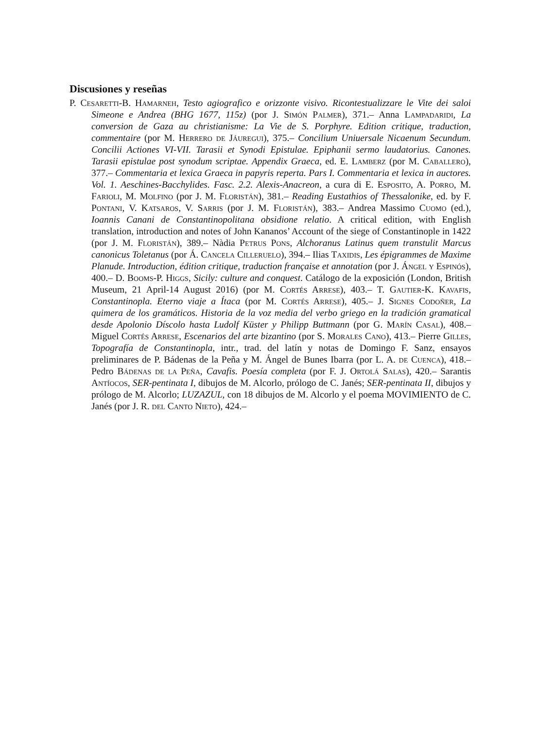Discusiones y reseñas
P. Cesaretti-B. Hamarneh, Testo agiografico e orizzonte visivo. Ricontestualizzare le Vite dei saloi Simeone e Andrea (BHG 1677, 115z) (por J. Simón Palmer), 371.– Anna Lampadaridi, La conversion de Gaza au christianisme: La Vie de S. Porphyre. Edition critique, traduction, commentaire (por M. Herrero de Jáuregui), 375.– Concilium Uniuersale Nicaenum Secundum. Concilii Actiones VI-VII. Tarasii et Synodi Epistulae. Epiphanii sermo laudatorius. Canones. Tarasii epistulae post synodum scriptae. Appendix Graeca, ed. E. Lamberz (por M. Caballero), 377.– Commentaria et lexica Graeca in papyris reperta. Pars I. Commentaria et lexica in auctores. Vol. 1. Aeschines-Bacchylides. Fasc. 2.2. Alexis-Anacreon, a cura di E. Esposito, A. Porro, M. Farioli, M. Molfino (por J. M. Floristán), 381.– Reading Eustathios of Thessalonike, ed. by F. Pontani, V. Katsaros, V. Sarris (por J. M. Floristán), 383.– Andrea Massimo Cuomo (ed.), Ioannis Canani de Constantinopolitana obsidione relatio. A critical edition, with English translation, introduction and notes of John Kananos’ Account of the siege of Constantinople in 1422 (por J. M. Floristán), 389.– Nàdia Petrus Pons, Alchoranus Latinus quem transtulit Marcus canonicus Toletanus (por Á. Cancela Cilleruelo), 394.– Ilias Taxidis, Les épigrammes de Maxime Planude. Introduction, édition critique, traduction française et annotation (por J. Ángel y Espinós), 400.– D. Booms-P. Higgs, Sicily: culture and conquest. Catálogo de la exposición (London, British Museum, 21 April-14 August 2016) (por M. Cortés Arrese), 403.– T. Gautier-K. Kavafis, Constantinopla. Eterno viaje a Ítaca (por M. Cortés Arrese), 405.– J. Signes Codoñer, La quimera de los gramáticos. Historia de la voz media del verbo griego en la tradición gramatical desde Apolonio Díscolo hasta Ludolf Küster y Philipp Buttmann (por G. Marín Casal), 408.– Miguel Cortés Arrese, Escenarios del arte bizantino (por S. Morales Cano), 413.– Pierre Gilles, Topografía de Constantinopla, intr., trad. del latín y notas de Domingo F. Sanz, ensayos preliminares de P. Bádenas de la Peña y M. Ángel de Bunes Ibarra (por L. A. de Cuenca), 418.– Pedro Bádenas de la Peña, Cavafis. Poesía completa (por F. J. Ortolá Salas), 420.– Sarantis Antíocos, SER-pentinata I, dibujos de M. Alcorlo, prólogo de C. Janés; SER-pentinata II, dibujos y prólogo de M. Alcorlo; LUZAZUL, con 18 dibujos de M. Alcorlo y el poema MOVIMIENTO de C. Janés (por J. R. del Canto Nieto), 424.–